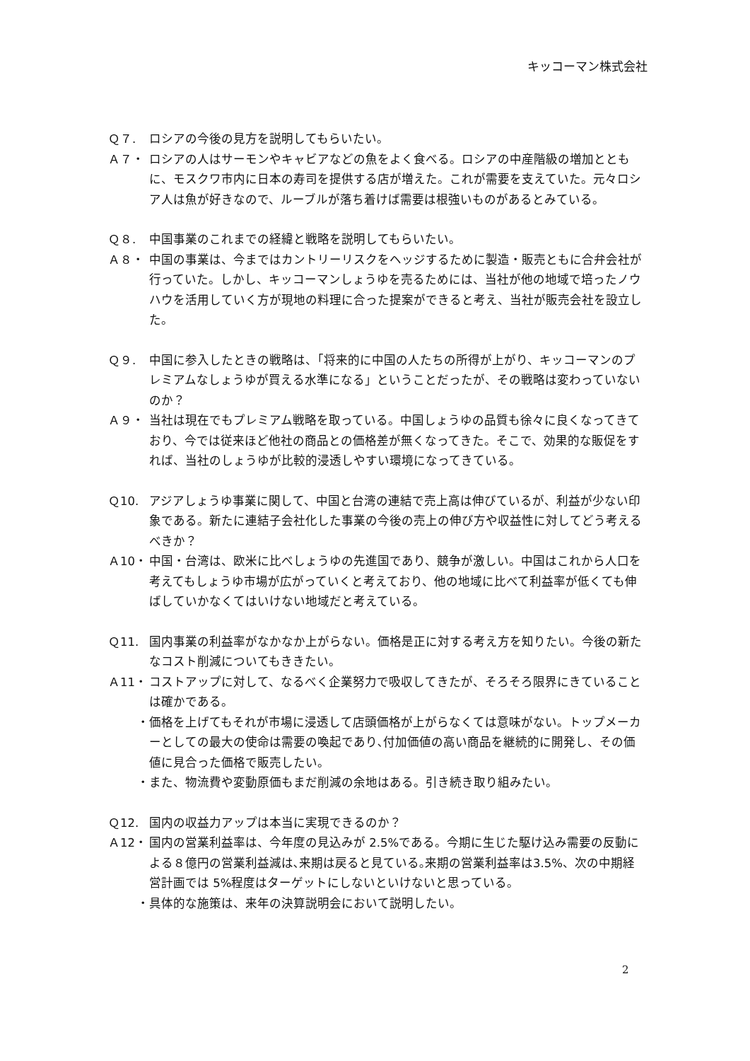キッコーマン株式会社
Ｑ７. ロシアの今後の見方を説明してもらいたい。
Ａ７・ ロシアの人はサーモンやキャビアなどの魚をよく食べる。ロシアの中産階級の増加とともに、モスクワ市内に日本の寿司を提供する店が増えた。これが需要を支えていた。元々ロシア人は魚が好きなので、ルーブルが落ち着けば需要は根強いものがあるとみている。
Ｑ８. 中国事業のこれまでの経緯と戦略を説明してもらいたい。
Ａ８・ 中国の事業は、今まではカントリーリスクをヘッジするために製造・販売ともに合弁会社が行っていた。しかし、キッコーマンしょうゆを売るためには、当社が他の地域で培ったノウハウを活用していく方が現地の料理に合った提案ができると考え、当社が販売会社を設立した。
Ｑ９. 中国に参入したときの戦略は、「将来的に中国の人たちの所得が上がり、キッコーマンのプレミアムなしょうゆが買える水準になる」ということだったが、その戦略は変わっていないのか？
Ａ９・ 当社は現在でもプレミアム戦略を取っている。中国しょうゆの品質も徐々に良くなってきており、今では従来ほど他社の商品との価格差が無くなってきた。そこで、効果的な販促をすれば、当社のしょうゆが比較的浸透しやすい環境になってきている。
Ｑ10. アジアしょうゆ事業に関して、中国と台湾の連結で売上高は伸びているが、利益が少ない印象である。新たに連結子会社化した事業の今後の売上の伸び方や収益性に対してどう考えるべきか？
Ａ10・ 中国・台湾は、欧米に比べしょうゆの先進国であり、競争が激しい。中国はこれから人口を考えてもしょうゆ市場が広がっていくと考えており、他の地域に比べて利益率が低くても伸ばしていかなくてはいけない地域だと考えている。
Ｑ11. 国内事業の利益率がなかなか上がらない。価格是正に対する考え方を知りたい。今後の新たなコスト削減についてもききたい。
Ａ11・ コストアップに対して、なるべく企業努力で吸収してきたが、そろそろ限界にきていることは確かである。
・ 価格を上げてもそれが市場に浸透して店頭価格が上がらなくては意味がない。トップメーカーとしての最大の使命は需要の喚起であり､付加価値の高い商品を継続的に開発し、その価値に見合った価格で販売したい。
・ また、物流費や変動原価もまだ削減の余地はある。引き続き取り組みたい。
Ｑ12. 国内の収益力アップは本当に実現できるのか？
Ａ12・ 国内の営業利益率は、今年度の見込みが 2.5%である。今期に生じた駆け込み需要の反動による８億円の営業利益減は､来期は戻ると見ている｡来期の営業利益率は3.5%、次の中期経営計画では 5%程度はターゲットにしないといけないと思っている。
・ 具体的な施策は、来年の決算説明会において説明したい。
2